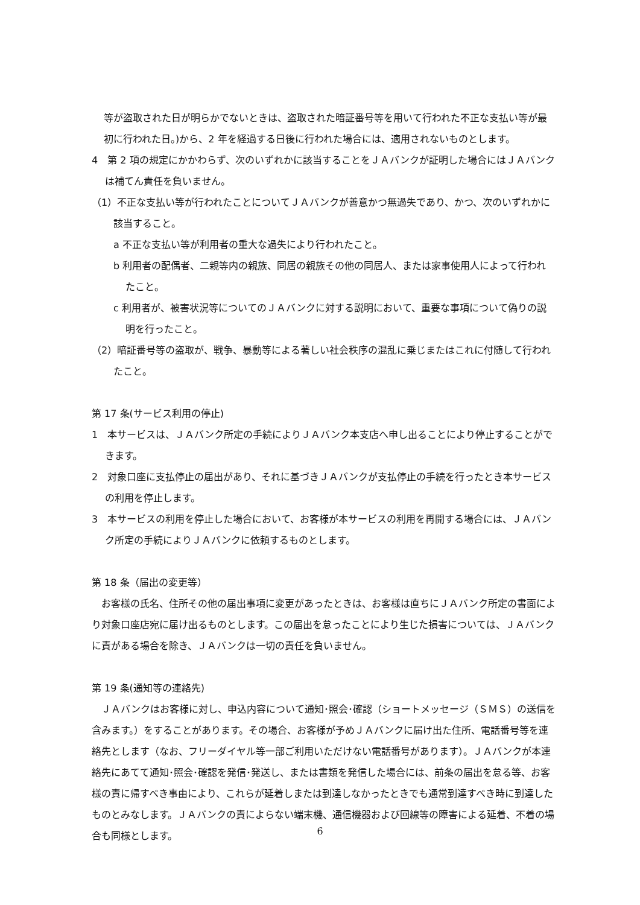等が盗取された日が明らかでないときは、盗取された暗証番号等を用いて行われた不正な支払い等が最初に行われた日。)から、2 年を経過する日後に行われた場合には、適用されないものとします。
4　第 2 項の規定にかかわらず、次のいずれかに該当することをＪＡバンクが証明した場合にはＪＡバンクは補てん責任を負いません。
（1）不正な支払い等が行われたことについてＪＡバンクが善意かつ無過失であり、かつ、次のいずれかに該当すること。
a 不正な支払い等が利用者の重大な過失により行われたこと。
b 利用者の配偶者、二親等内の親族、同居の親族その他の同居人、または家事使用人によって行われたこと。
c 利用者が、被害状況等についてのＪＡバンクに対する説明において、重要な事項について偽りの説明を行ったこと。
（2）暗証番号等の盗取が、戦争、暴動等による著しい社会秩序の混乱に乗じまたはこれに付随して行われたこと。
第 17 条(サービス利用の停止)
1　本サービスは、ＪＡバンク所定の手続によりＪＡバンク本支店へ申し出ることにより停止することができます。
2　対象口座に支払停止の届出があり、それに基づきＪＡバンクが支払停止の手続を行ったとき本サービスの利用を停止します。
3　本サービスの利用を停止した場合において、お客様が本サービスの利用を再開する場合には、ＪＡバンク所定の手続によりＪＡバンクに依頼するものとします。
第 18 条（届出の変更等）
　お客様の氏名、住所その他の届出事項に変更があったときは、お客様は直ちにＪＡバンク所定の書面により対象口座店宛に届け出るものとします。この届出を怠ったことにより生じた損害については、ＪＡバンクに責がある場合を除き、ＪＡバンクは一切の責任を負いません。
第 19 条(通知等の連絡先)
　ＪＡバンクはお客様に対し、申込内容について通知･照会･確認（ショートメッセージ（ＳＭＳ）の送信を含みます。）をすることがあります。その場合、お客様が予めＪＡバンクに届け出た住所、電話番号等を連絡先とします（なお、フリーダイヤル等一部ご利用いただけない電話番号があります）。ＪＡバンクが本連絡先にあてて通知･照会･確認を発信･発送し、または書類を発信した場合には、前条の届出を怠る等、お客様の責に帰すべき事由により、これらが延着しまたは到達しなかったときでも通常到達すべき時に到達したものとみなします。ＪＡバンクの責によらない端末機、通信機器および回線等の障害による延着、不着の場合も同様とします。
6